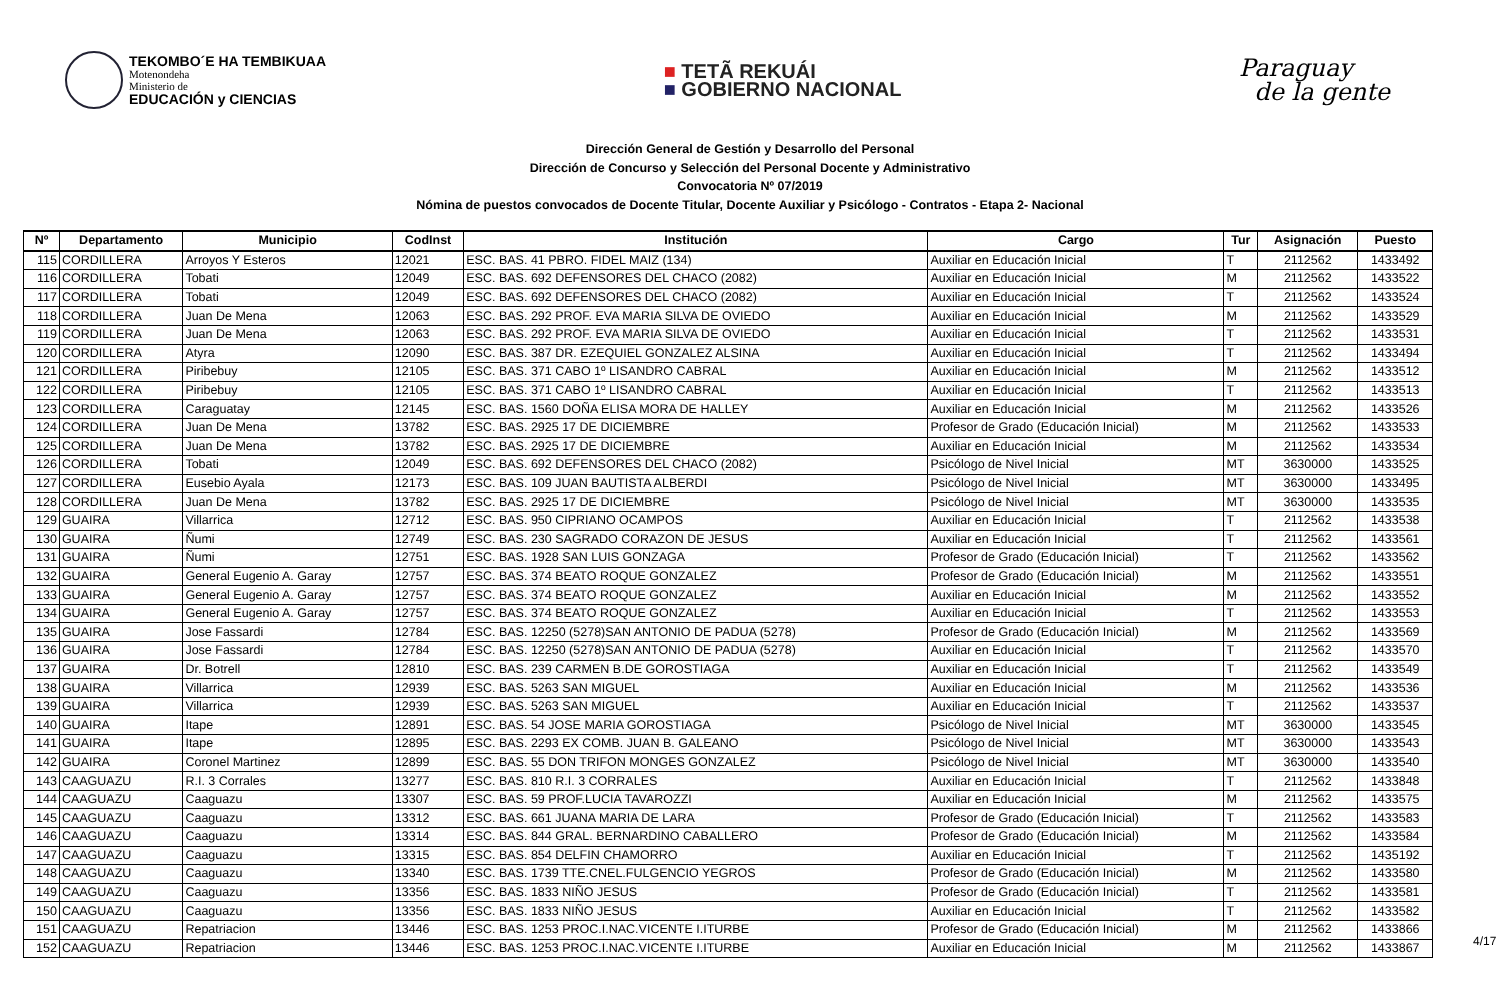TEKOMBO´E HA TEMBIKUAA
Motenondeha
Ministerio de
EDUCACIÓN y CIENCIAS
■ TETÃ REKUÁI
■ GOBIERNO NACIONAL
Paraguay
de la gente
Dirección General de Gestión y Desarrollo del Personal
Dirección de Concurso y Selección del Personal Docente y Administrativo
Convocatoria Nº 07/2019
Nómina de puestos convocados de Docente Titular, Docente Auxiliar y Psicólogo - Contratos - Etapa 2- Nacional
| Nº | Departamento | Municipio | CodInst | Institución | Cargo | Tur | Asignación | Puesto |
| --- | --- | --- | --- | --- | --- | --- | --- | --- |
| 115 | CORDILLERA | Arroyos Y Esteros | 12021 | ESC. BAS. 41 PBRO. FIDEL MAIZ (134) | Auxiliar en Educación Inicial | T | 2112562 | 1433492 |
| 116 | CORDILLERA | Tobati | 12049 | ESC. BAS. 692 DEFENSORES DEL CHACO (2082) | Auxiliar en Educación Inicial | M | 2112562 | 1433522 |
| 117 | CORDILLERA | Tobati | 12049 | ESC. BAS. 692 DEFENSORES DEL CHACO (2082) | Auxiliar en Educación Inicial | T | 2112562 | 1433524 |
| 118 | CORDILLERA | Juan De Mena | 12063 | ESC. BAS. 292 PROF. EVA MARIA SILVA DE OVIEDO | Auxiliar en Educación Inicial | M | 2112562 | 1433529 |
| 119 | CORDILLERA | Juan De Mena | 12063 | ESC. BAS. 292 PROF. EVA MARIA SILVA DE OVIEDO | Auxiliar en Educación Inicial | T | 2112562 | 1433531 |
| 120 | CORDILLERA | Atyra | 12090 | ESC. BAS. 387 DR. EZEQUIEL GONZALEZ ALSINA | Auxiliar en Educación Inicial | T | 2112562 | 1433494 |
| 121 | CORDILLERA | Piribebuy | 12105 | ESC. BAS. 371 CABO 1º LISANDRO CABRAL | Auxiliar en Educación Inicial | M | 2112562 | 1433512 |
| 122 | CORDILLERA | Piribebuy | 12105 | ESC. BAS. 371 CABO 1º LISANDRO CABRAL | Auxiliar en Educación Inicial | T | 2112562 | 1433513 |
| 123 | CORDILLERA | Caraguatay | 12145 | ESC. BAS. 1560 DOÑA ELISA MORA DE HALLEY | Auxiliar en Educación Inicial | M | 2112562 | 1433526 |
| 124 | CORDILLERA | Juan De Mena | 13782 | ESC. BAS. 2925 17 DE DICIEMBRE | Profesor de Grado (Educación Inicial) | M | 2112562 | 1433533 |
| 125 | CORDILLERA | Juan De Mena | 13782 | ESC. BAS. 2925 17 DE DICIEMBRE | Auxiliar en Educación Inicial | M | 2112562 | 1433534 |
| 126 | CORDILLERA | Tobati | 12049 | ESC. BAS. 692 DEFENSORES DEL CHACO (2082) | Psicólogo de Nivel Inicial | MT | 3630000 | 1433525 |
| 127 | CORDILLERA | Eusebio Ayala | 12173 | ESC. BAS. 109 JUAN BAUTISTA ALBERDI | Psicólogo de Nivel Inicial | MT | 3630000 | 1433495 |
| 128 | CORDILLERA | Juan De Mena | 13782 | ESC. BAS. 2925 17 DE DICIEMBRE | Psicólogo de Nivel Inicial | MT | 3630000 | 1433535 |
| 129 | GUAIRA | Villarrica | 12712 | ESC. BAS. 950 CIPRIANO OCAMPOS | Auxiliar en Educación Inicial | T | 2112562 | 1433538 |
| 130 | GUAIRA | Ñumi | 12749 | ESC. BAS. 230 SAGRADO CORAZON DE JESUS | Auxiliar en Educación Inicial | T | 2112562 | 1433561 |
| 131 | GUAIRA | Ñumi | 12751 | ESC. BAS. 1928 SAN LUIS GONZAGA | Profesor de Grado (Educación Inicial) | T | 2112562 | 1433562 |
| 132 | GUAIRA | General Eugenio A. Garay | 12757 | ESC. BAS. 374 BEATO ROQUE GONZALEZ | Profesor de Grado (Educación Inicial) | M | 2112562 | 1433551 |
| 133 | GUAIRA | General Eugenio A. Garay | 12757 | ESC. BAS. 374 BEATO ROQUE GONZALEZ | Auxiliar en Educación Inicial | M | 2112562 | 1433552 |
| 134 | GUAIRA | General Eugenio A. Garay | 12757 | ESC. BAS. 374 BEATO ROQUE GONZALEZ | Auxiliar en Educación Inicial | T | 2112562 | 1433553 |
| 135 | GUAIRA | Jose Fassardi | 12784 | ESC. BAS. 12250 (5278)SAN ANTONIO DE PADUA (5278) | Profesor de Grado (Educación Inicial) | M | 2112562 | 1433569 |
| 136 | GUAIRA | Jose Fassardi | 12784 | ESC. BAS. 12250 (5278)SAN ANTONIO DE PADUA (5278) | Auxiliar en Educación Inicial | T | 2112562 | 1433570 |
| 137 | GUAIRA | Dr. Botrell | 12810 | ESC. BAS. 239 CARMEN B.DE GOROSTIAGA | Auxiliar en Educación Inicial | T | 2112562 | 1433549 |
| 138 | GUAIRA | Villarrica | 12939 | ESC. BAS. 5263 SAN MIGUEL | Auxiliar en Educación Inicial | M | 2112562 | 1433536 |
| 139 | GUAIRA | Villarrica | 12939 | ESC. BAS. 5263 SAN MIGUEL | Auxiliar en Educación Inicial | T | 2112562 | 1433537 |
| 140 | GUAIRA | Itape | 12891 | ESC. BAS. 54 JOSE MARIA GOROSTIAGA | Psicólogo de Nivel Inicial | MT | 3630000 | 1433545 |
| 141 | GUAIRA | Itape | 12895 | ESC. BAS. 2293 EX COMB. JUAN B. GALEANO | Psicólogo de Nivel Inicial | MT | 3630000 | 1433543 |
| 142 | GUAIRA | Coronel Martinez | 12899 | ESC. BAS. 55 DON TRIFON MONGES GONZALEZ | Psicólogo de Nivel Inicial | MT | 3630000 | 1433540 |
| 143 | CAAGUAZU | R.I. 3 Corrales | 13277 | ESC. BAS. 810 R.I. 3 CORRALES | Auxiliar en Educación Inicial | T | 2112562 | 1433848 |
| 144 | CAAGUAZU | Caaguazu | 13307 | ESC. BAS. 59 PROF.LUCIA TAVAROZZI | Auxiliar en Educación Inicial | M | 2112562 | 1433575 |
| 145 | CAAGUAZU | Caaguazu | 13312 | ESC. BAS. 661 JUANA MARIA DE LARA | Profesor de Grado (Educación Inicial) | T | 2112562 | 1433583 |
| 146 | CAAGUAZU | Caaguazu | 13314 | ESC. BAS. 844 GRAL. BERNARDINO CABALLERO | Profesor de Grado (Educación Inicial) | M | 2112562 | 1433584 |
| 147 | CAAGUAZU | Caaguazu | 13315 | ESC. BAS. 854 DELFIN CHAMORRO | Auxiliar en Educación Inicial | T | 2112562 | 1435192 |
| 148 | CAAGUAZU | Caaguazu | 13340 | ESC. BAS. 1739 TTE.CNEL.FULGENCIO YEGROS | Profesor de Grado (Educación Inicial) | M | 2112562 | 1433580 |
| 149 | CAAGUAZU | Caaguazu | 13356 | ESC. BAS. 1833 NIÑO JESUS | Profesor de Grado (Educación Inicial) | T | 2112562 | 1433581 |
| 150 | CAAGUAZU | Caaguazu | 13356 | ESC. BAS. 1833 NIÑO JESUS | Auxiliar en Educación Inicial | T | 2112562 | 1433582 |
| 151 | CAAGUAZU | Repatriacion | 13446 | ESC. BAS. 1253 PROC.I.NAC.VICENTE I.ITURBE | Profesor de Grado (Educación Inicial) | M | 2112562 | 1433866 |
| 152 | CAAGUAZU | Repatriacion | 13446 | ESC. BAS. 1253 PROC.I.NAC.VICENTE I.ITURBE | Auxiliar en Educación Inicial | M | 2112562 | 1433867 |
4/17